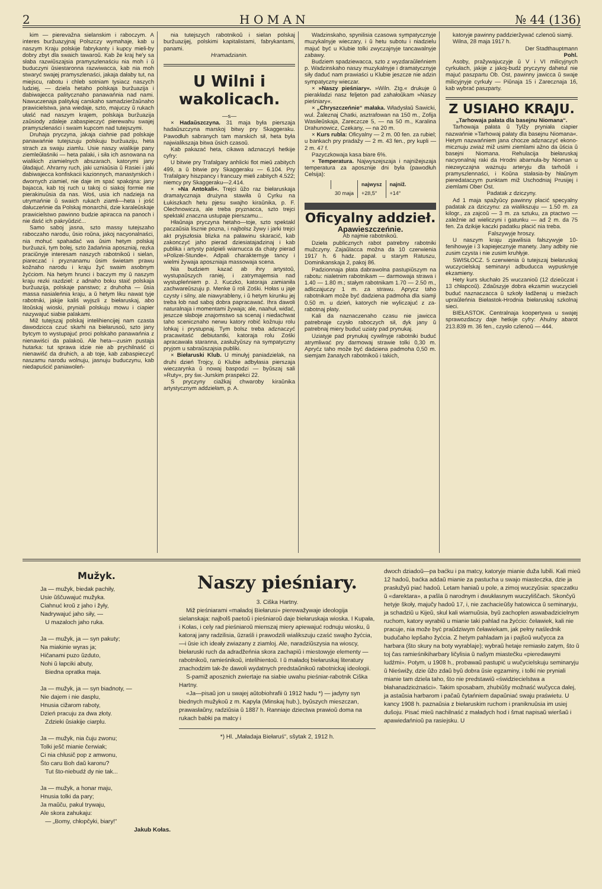2 H O M A N № 44 (136)
kim — pierevažna sielanskim i rabo­czym. A interes buržuazyjnaj Polszczy wymahaje, kab u naszym Kraju pols­kije fabrykanty i kupcy mieli-by dobry zbyt dla swaich tawaroŭ. Kab že kraj he'y sa słaba razwiŭszajsia pramyszle­naściu nia moh i ŭ buduczyni ŭsiesta­ronna razwiwacca, kab nia moh stwa­ryć swajej pramyszlenaści, jakaja dała­by tut, na miejscu, rabotu i chleb sot­niam tysiacz naszych ludziej, — dziela hetaho polskaja buržuazija i dabiwa­jecca palitycznaho panawańnia nad na­mi. Nawuczenaja palitykaj carskaho samadzieržaŭnaho prawicielstwa, jana wiedaje, szto, majuczy ŭ rukach ułaść nad naszym krajem, polskaja buržua­zija zaŭsiody zdaleje zabaspieczyć pie­rewahu swajej pramyszlenaści i swaim kupcom nad tutejszymi.
Druhaja pryczyna, jakaja ciahnie pad polskaje panawańnie tutejszuju polskuju buržuaziju, heta strach za swaju ziamlu. Usie naszy wialikije pa­ny ziemleŭłaśniki — heta palaki, i siła ich asnowana na wialikich ziamiel­nych abszarach, katorymi jany ŭłada­juć. Ahrarny ruch, jaki uzniaŭsia ŭ Rasiei i jaki dabiwajecca konfiskacii kazionnych, manastyrskich i dwornych ziamiel, nie daje im spać spakojna: ja­ny bajacca, kab toj ruch u takoj ci siakoj formie nie pierakinuŭsia da nas. Woś, usia ich nadzieja na utrymańnie ŭ swaich rukach ziamli—heta i jość dałuczeńnie da Polskaj monarchii, dzie karaleŭskaje prawicielstwo pawinno budzie apiracca na panoch i nie daść ich pakryŭdzić...
Samo saboj jasna, szto massy tu­tejszaho raboczaho narodu, ŭsio roŭna, jakoj nacyonalnaści, nia mohuć spaha­dać wa ŭsim hetym polskaj buržuazii, tym bolej, szto žadańnia aposzniaj, rezka praciŭnyje interesam naszych ra­botnikoŭ i sielan, piareczać i pryznana­mu ŭsim świetam prawu kožnaho na­rodu i kraju žyć swaim asobnym žyćciom. Na hetym hrunci i baczym my ŭ naszym kraju rezki razdziel: z adnaho boku staić polskaja buržuazija, polskaje panstwo; z druhoha — ŭsia massa nasialeńnia kraju, a ŭ hetym li­ku nawat tyje rabotniki, jakije kaliś wyjszli z biełaruskaj, abo litoŭskaj wioski, pryniali polskuju mowu i cia­pier nazywajuć siabie palakami.
Miž tutejszaj polskaj intelihiencijej nam czasta dawodzicca czuć skarhi na biełarusoŭ, szto jany bytcym to wy­stupajuć proci polskaho panawańnia z nienawiści da palakoŭ. Ale heta—zu­sim pustaja hutarka: tut sprawa idzie nie ab prychilnaść ci nienawiść da druhich, a ab toje, kab zabaspieczyć naszamu narodu wolnuju, jasnuju bu­duczynu, kab niedapuścić paniawoleń-
nia tutejszych rabotnikoŭ i sielan pols­kaj buržuazijej, polskimi kapitalistami, fabrykantami, panami.
Hramadzianin.
U Wilni i wakolicach.
—s—
× Hadaŭszczyna. 31 maja była pierszaja hadaŭszczyna marskoj bitwy pry Skaggeraku. Pawodłuh sabranych tam marskich sił, heta była najwialik­szaja bitwa ŭsich czasoŭ.
Kab pakazać heta, cikawa adzna­czyś hetkije cyfry:
U bitwie pry Trafalgary anhlicki flot mieŭ zabitych 499, a ŭ bitwie pry Skaggeraku — 6.104. Pry Trafalgary hiszpancy i francuzy mieli zabitych 4.522; niemcy pry Skaggeraku—2.414.
× »Na Antokali«. Trejci ŭžo raz biełaruskaja dramatycznaja drużyna stawiła ŭ Cyrku na Łukiszkach hetu pjesu swajho kiraŭnika, p. F. Olechno­wicza, ale treba pryznacca, szto trejci spektakl znaczna ustupaje pierszamu...
Hłaŭnaja pryczyna hetaho—toje, szto spektakl paczaŭsia lisznie pozna, i naj­bolsz žywy i jarki trejci akt pryjszło­sia blizka na paławinu skaracić, kab zakonczyć jaho pierad dziesiatajadzi­naj i kab publika i artysty paśpieli wiarnucca da chaty pierad »Polizei-Stunde«. Adpali charakternyje tancy i wielmi žywaja aposzniaja massowaja scena.
Nia budziem kazać ab ihry artys­toŭ, wystupaŭszych raniej, i zatrymajem­sia nad wystupleńniem p. J. Kuczko, katoraja zamianiła zachwareŭszuju p. Menke ŭ roli Zośki. Hołas u jaje czy­sty i silny, ale niawyrableny, i ŭ hetym kirunku jej treba łob nad saboj dobra papracawać. Ihra dawoli naturalnaja i momentami žywaja; ale, naahuł, widać, jeszcze słaboje znajomstwo sa scenaj i niedachwat taho scenicznaho nerwu katory robić kožnuju rolu lohkaj i pry­stupnaj. Tym bolsz treba adznaczyć pracawitaść debiutantki, katoraja rolu Zośki apracawała staranna, zasłužyŭszy na sympatyczny pryjom u sabraŭszaj­sia publiki.
× Biełaruski Klub. U minułyj pa­niadzielak, na druhi dzień Trojcy, ŭ Klubie adbyłasia pierszaja wieczaryn­ka ŭ nowaj baspodzi — byŭszaj sali »Ruty«, pry św.-Jurskim praspekci 22.
S pryczyny ciažkaj chwaroby ki­raŭnika artystycznym addziełam, p. A.
Wadzinskaho, spynilisia czasowa sym­patycznyje muzykalnyje wieczary, i ŭ hetu subotu i niadzielu majuć być u Klubie tolki zwyczajnyje tancawalnyje zabawy.
Budziem spadziewacca, szto z wy­zdaraŭleńniem p. Wadzinskaho naszy muzykalnyje i dramatycznyje siły da­duć nam prawiaści u Klubie jeszcze nie adzin sympatyczny wieczar.
× »Naszy pieśniary«. »Wiln. Ztg.« drukuje ŭ pierakładzi nasz feljeton pad zahałoŭkam »Naszy pieśniary«.
× „Chryszczeńnie“ małaka. Wła­dysłaŭ Sawicki, wul. Žaleznaj Chatki, asztrafowan na 150 m., Zofija Wasi­leŭskaja, Zareczcze 5, — na 50 m., Karalina Drahunowicz, Czekany, — na 20 m.
× Kurs rubla: Oficyalny — 2 m. 00 fen. za rubiel; u bankach pry pra­dažy — 2 m. 43 fen., pry kupli — 2 m. 47 f.
Pazyczkowaja kasa biare 6%.
× Temperatura. Najwyszejszaja i najni­žejszaja temperatura za aposznije dni była (pawodłuh Celsija):
| | najwysz | najniž. |
| --- | --- | --- |
| 30 maja | +28,5° | +14° |
Oficyalny addzieł.
Apawieszczeńnie.
Ab najmie rabotnikoŭ.
Dzieła publicznych rabot patrebny rabotniki mužczyny. Zajaŭlacca možna da 10 czerwienia 1917 h. 6 hadz. pa­pał. u starym Ratuszu, Dominikanska­ja 2, pakoj 86.
Padzionnaja płata dabrawolna pastu­piŭszym na rabotu: nialetnim rabotni­kam — darmowaja strawa i 1.40 — 1.80 m.; stałym rabotnikam 1.70 — 2.50 m., adliczajuczy 1 m. za strawu. Aprycz taho rabotnikam može być dadziena padmoha dla siamji 0.50 m. u dzień, katorych nie wyliczajuć z za­rabotnaj płaty.
Kali da naznaczenaho czasu nie ja­wicca patrebnaje czysło raboczych sił, dyk jany ŭ patrebnaj miery buduć uzia­ty pad prynukaj.
Uziatyje pad prynukaj cywilnyje ra­botniki buduć atrymliwać pry darmo­waj strawie tolki 0,30 m. Apryćz taho može być dadziena padmoha 0,50 m. siemjam žanatych rabotnikoŭ i takich,
katoryje pawinny paddzieržywać czle­noŭ siamji.
Wilna, 28 maja 1917 h.
Der Stadthauptmann
Pohl.
Asoby, pražywajuczyje ŭ V i VI milicyjnych cyrkułach, jakije z jakoj-budź pryczyny dahetul nie majuć paszpartu Ob. Ost, pawinny jawicca ŭ swaje mi­licyjnyje cyrkuły — Piŭnaja 15 i Za­recznaja 16, kab wybrać paszparty.
Z USIAHO KRAJU.
„Tarhowaja pałata dla basejnu Niomana“.
Tarhowaja pałata ŭ Tylžy pryniała ciapier nazwańnie »Tarhowaj pałaty dla basejnu Niomana«. Hetym nazwań­niem jana chocze adznaczyć ekono­micznuju zwiaź miž usimi ziemlami ažno da ŭścia ŭ basejni Niomana. Re­hulacija biełaruskaj nacyonalnaj raki da Hrodni abarnuła-by Nioman u nie­zwyczajna ważnuju arteryju dla tarhoŭli i pramyszlennaści, i Koŭna stałasia-by hłaŭnym pieredataczym punktam miž Uschodniaj Prusijej i ziemlami Ober Ost.
Padatak z dziczyny.
Ad 1 maja spažyŭcy pawinny pła­cić specyalny padatak za dziczynu: za wialikszuju — 1.50 m. za kilogr., za zajcoŭ — 3 m. za sztuku, za ptactwo — zaležnie ad wieliczyni i gatunku — ad 2 m. da 75 fen. Za dzikije kaczki padatku płacić nia treba.
Falszywyje hroszy.
U naszym kraju zjawilisia fałszy­wyje 10-fenihowyje i 3 kapiejecznyje manety. Jany adbity nie zusim czysta i nie zusim kruhłyje.
SWISŁOCZ. 5 czerwienia ŭ tutej­szaj biełaruskaj wuczycielskaj seminaryi adbuducca wypusknyje ekzamieny.
Hety kurs słuchało 25 wuczanioŭ (12 dzieŭczat i 13 chłapcoŭ). Zdaŭszy­je dobra ekzamin wuczycieli buduć na­znaczacca ŭ szkoły ładženaj u miežach upraŭleńnia Biełastok-Hrodnia biełarus­kaj szkolnaj sieci.
BIEŁASTOK. Centralnaja kooper­tywa u swajej sprawozdaczy daje het­kije cyfry: Ahulny abarot 213.839 m. 36 fen., czysło czlenoŭ — 444.
Mužyk.
Ja — mužyk, biedak pachiły,
Usie ŭŝčuwajuć mužyka.
Ciahnuć kroŭ z jaho i žyły,
Nadrywajuć jaho siły, —
U mazaloch jaho ruka.
Ja — mužyk, ja — syn pakuty;
Na miakinie wyras ja;
Hičanami puzo ŭzduto,
Nohi ŭ łapciki abuty,
Biedna opratka maja.
Ja — mužyk, ja — syn biadnoty, —
Nie dajem i nie dasplu,
Hnusia cižarom raboty,
Dzień pracuju za dwa złoty.
Zdzieki ŭsiakije ciarplu.
Ja — mužyk, nia čuju zwonu;
Tolki ješč mianie čerwiak;
Ci nia chłusič pop z amwonu,
Što caru Boh daŭ karonu?
Tut što-niebudź dy nie tak...
Ja — mužyk, a honar maju,
Hnusia tolki da pary;
Ja maŭču, pakul trywaju,
Ale skora zahukaju:
— „Bomy, chłopčyki, biary!“
Jakub Kołas.
Naszy pieśniary.
3. Ciška Hartny.
Miž pieśniarami «maładoj Biełarusi» pierewažywaje ideologija sielanskaja: najbolš paetoŭ i pieśniaroŭ daje biełaruskaja wioska. I Kupała, i Kołas, i cely rad pieśniaroŭ mienszaj miery apiewajuć rodnuju wiosku, ŭ katoraj jany radzilisia, ŭzraśli i prawodzili wialikszuju czaść swajho žyćcia,—i ŭsie ich ideały zwiazany z ziamloj. Ale, naradziŭszysia na wioscy, biełaruski ruch da adradžeńnia skora zachapiŭ i miestowyje elementy —rabotnikoŭ, ramieśnikoŭ, intelihientoŭ. I ŭ maładoj biełaruskaj literatury znachodzim tak-že dawoli wydatnych predstaŭnikoŭ rabotnickaj ideologii.
S-pamiž aposznich zwiertaje na siabie uwahu pieśniar-rabotnik Ciška Hartny.
«Ja—pisaŭ jon u swajej aŭtobiohrafii ŭ 1912 hadu *) — jadyny syn biednych mužykoŭ z m. Kapyla (Minskaj hub.), byŭszych mieszczan, prawasłaŭny, radziŭsia ŭ 1887 h. Ranniaje dziectwa prawioŭ doma na rukach babki pa matcy i
*) Hl. „Maładaja Biełaruś“, sšytak 2, 1912 h.
dwoch dziadoŭ—pa baćku i pa matcy, katoryje mianie duža lubili. Kali mieŭ 12 hadoŭ, baćka addaŭ mianie za pastucha u swajo miasteczka, dzie ja prasłužyŭ piać hadoŭ. Letam haniaŭ u pole, a zimoj wuczyŭsia: spaczatku ŭ «darektara», a pašla ŭ narodnym i dwukłasnym wuczyliščach. Skončyŭ hetyje škoły, majučy hadoŭ 17, i, nie zachacieŭšy hatowicca ŭ seminaryju, ja schadziŭ u Kijeŭ, skul kali wiarnuŭsia, byŭ zachoplen aswabadzicielnym ruchom, katory wyrabiŭ u mianie taki pahlad na žyćcio: čeławiek, kali nie pracuje, nia može być praŭdziwym čeławiekam, jak pełny naślednik budučaho lepšaho žyćcia. Z hetym pahladam ja i pajšoŭ wučycca za harbara (što skury na boty wyrablaje); wybraŭ hetaje remiasło zatym, što ŭ toj čas ramieśnikiharbary ličylisia ŭ našym miastečku «pieredawymi ludźmi». Potym, u 1908 h., probawaŭ pastupić u wučycielskuju seminaryju ŭ Nieświžy, dzie ŭžo zdaŭ byŭ dobra ŭsie egzaminy, i tolki nie pryniali mianie tam dziela taho, što nie predstawiŭ «świdziecielstwa a błahanadziożnaści». Takim sposabam, zhubiŭšy možnaść wučycca dalej, ja astaŭsia harbarom i pačaŭ čytańniem dapaŭniać swaju praświetu. U kancy 1908 h. paznaŭsia z biełaruskim ruchom i praniknuŭsia im usiej dušoju. Pisać mieŭ nachilnaść z maładych hod i šmat napisaŭ wieršaŭ i apawiedańnioŭ pa rasiejsku. U